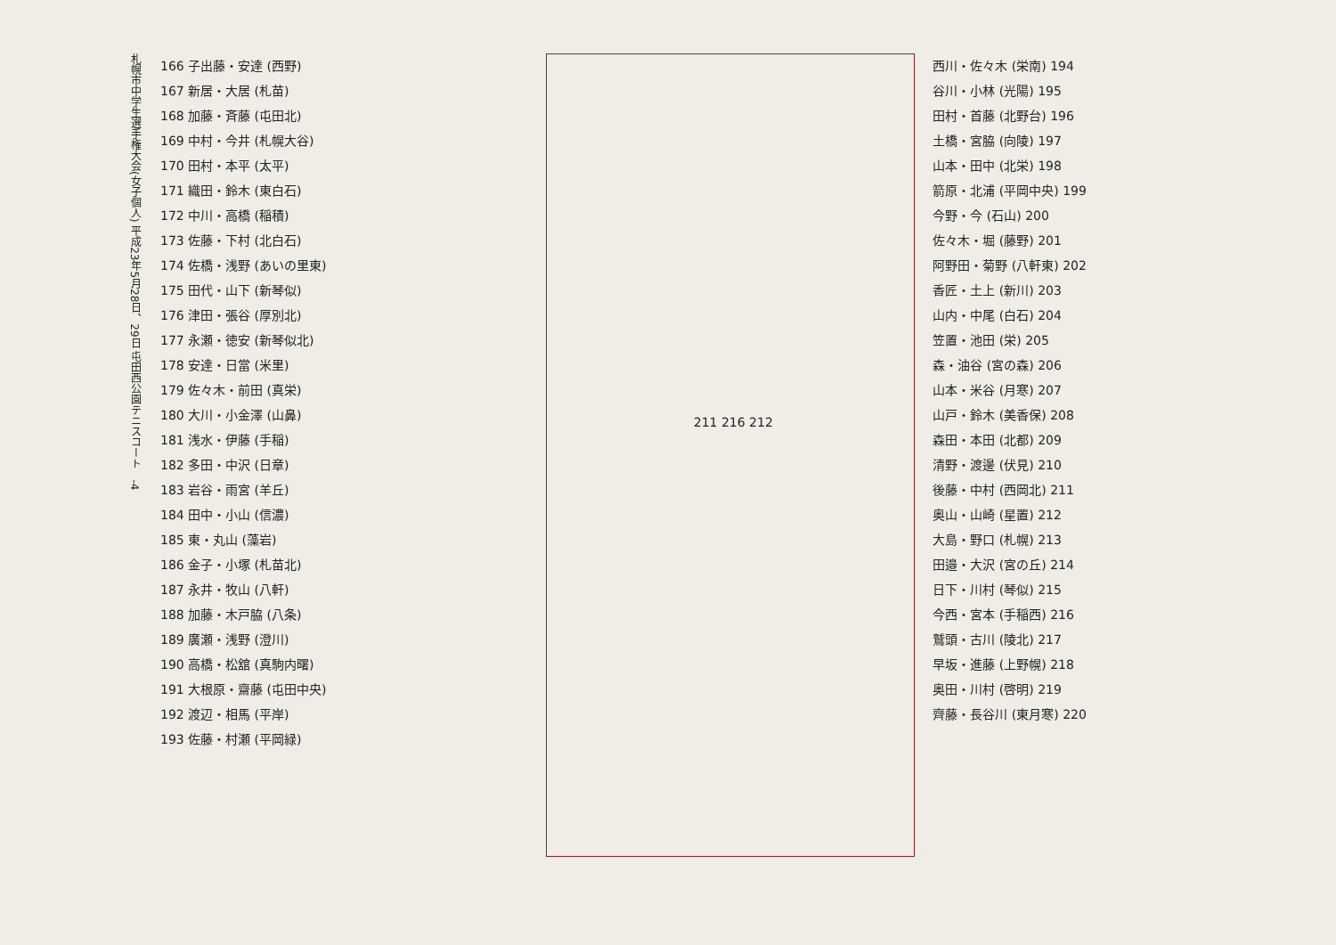札幌市中学生選手権大会(女子個人) 平成23年5月28日、29日 屯田西公園テニスコート　-4
166 子出藤・安達 (西野)
167 新居・大居 (札苗)
168 加藤・斉藤 (屯田北)
169 中村・今井 (札幌大谷)
170 田村・本平 (太平)
171 織田・鈴木 (東白石)
172 中川・高橋 (稲積)
173 佐藤・下村 (北白石)
174 佐橋・浅野 (あいの里東)
175 田代・山下 (新琴似)
176 津田・張谷 (厚別北)
177 永瀬・徳安 (新琴似北)
178 安達・日當 (米里)
179 佐々木・前田 (真栄)
180 大川・小金澤 (山鼻)
181 浅水・伊藤 (手稲)
182 多田・中沢 (日章)
183 岩谷・雨宮 (羊丘)
184 田中・小山 (信濃)
185 東・丸山 (藻岩)
186 金子・小塚 (札苗北)
187 永井・牧山 (八軒)
188 加藤・木戸脇 (八条)
189 廣瀬・浅野 (澄川)
190 高橋・松舘 (真駒内曙)
191 大根原・齋藤 (屯田中央)
192 渡辺・相馬 (平岸)
193 佐藤・村瀬 (平岡緑)
211 216 212
西川・佐々木 (栄南) 194
谷川・小林 (光陽) 195
田村・首藤 (北野台) 196
土橋・宮脇 (向陵) 197
山本・田中 (北栄) 198
箭原・北浦 (平岡中央) 199
今野・今 (石山) 200
佐々木・堀 (藤野) 201
阿野田・菊野 (八軒東) 202
香匠・土上 (新川) 203
山内・中尾 (白石) 204
笠置・池田 (栄) 205
森・油谷 (宮の森) 206
山本・米谷 (月寒) 207
山戸・鈴木 (美香保) 208
森田・本田 (北都) 209
清野・渡邊 (伏見) 210
後藤・中村 (西岡北) 211
奥山・山崎 (星置) 212
大島・野口 (札幌) 213
田邉・大沢 (宮の丘) 214
日下・川村 (琴似) 215
今西・宮本 (手稲西) 216
鷲頭・古川 (陵北) 217
早坂・進藤 (上野幌) 218
奥田・川村 (啓明) 219
齊藤・長谷川 (東月寒) 220